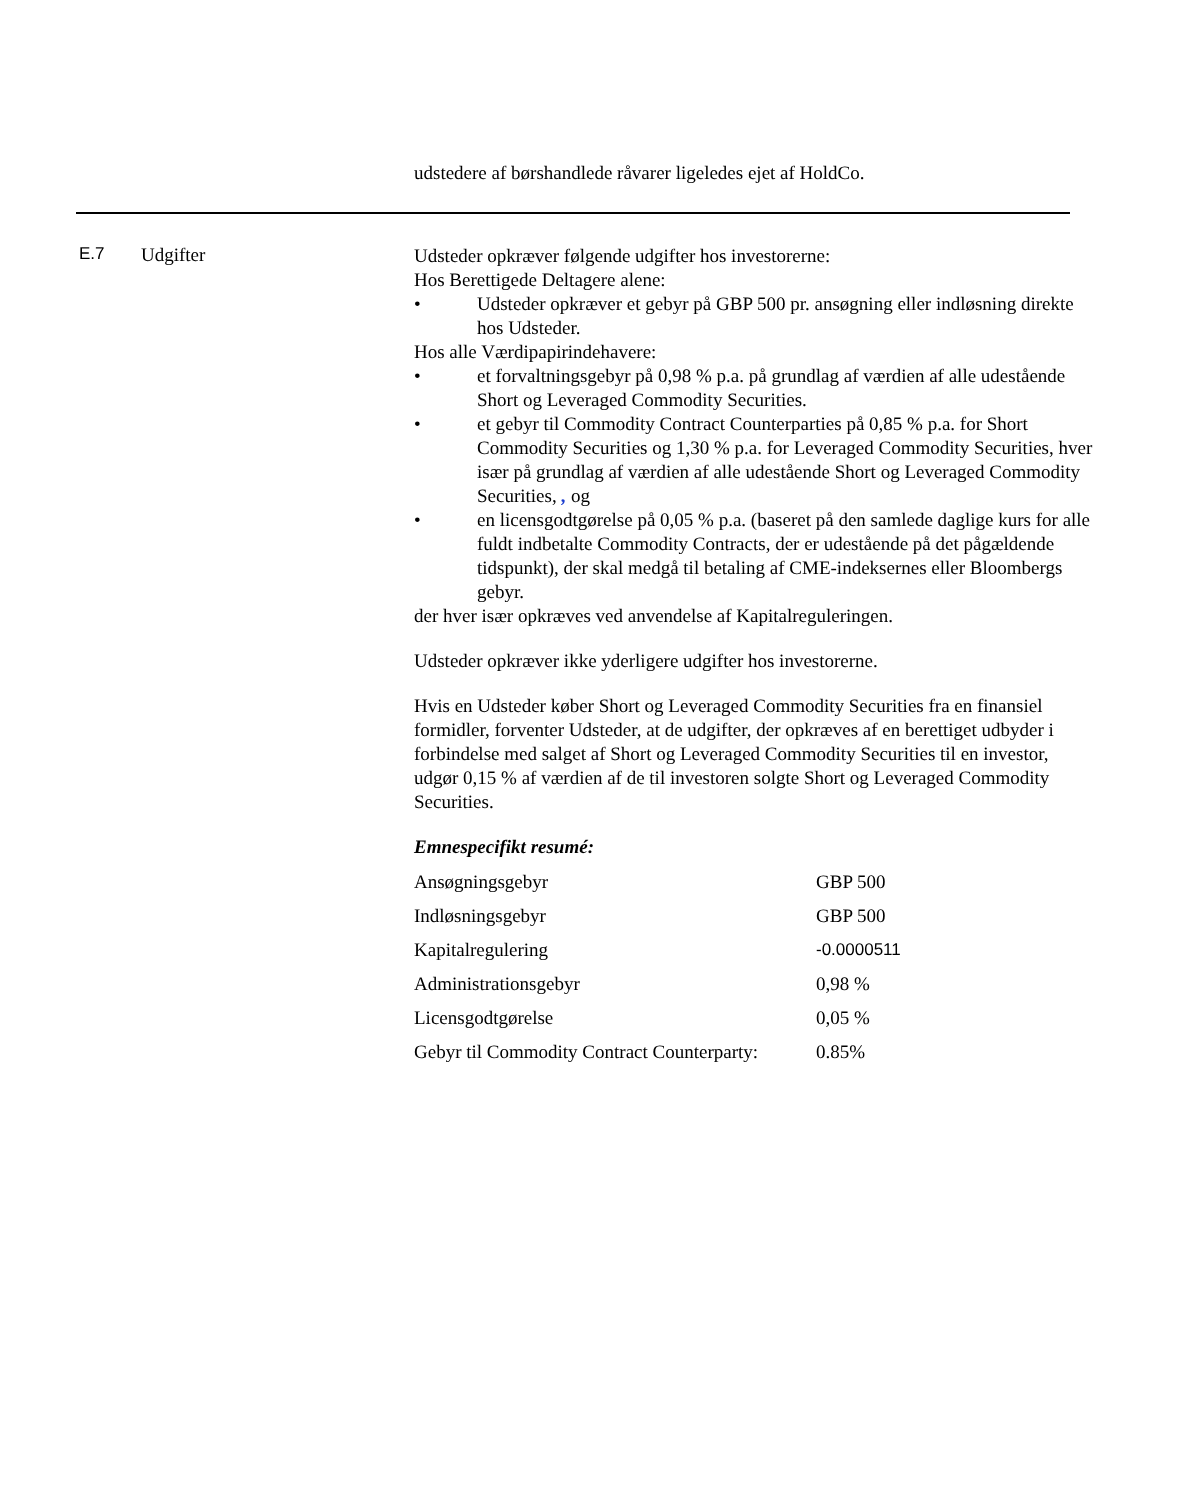udstedere af børshandlede råvarer ligeledes ejet af HoldCo.
E.7 Udgifter
Udsteder opkræver følgende udgifter hos investorerne:
Hos Berettigede Deltagere alene:
• Udsteder opkræver et gebyr på GBP 500 pr. ansøgning eller indløsning direkte hos Udsteder.
Hos alle Værdipapirindehavere:
• et forvaltningsgebyr på 0,98 % p.a. på grundlag af værdien af alle udestående Short og Leveraged Commodity Securities.
• et gebyr til Commodity Contract Counterparties på 0,85 % p.a. for Short Commodity Securities og 1,30 % p.a. for Leveraged Commodity Securities, hver især på grundlag af værdien af alle udestående Short og Leveraged Commodity Securities, , og
• en licensgodtgørelse på 0,05 % p.a. (baseret på den samlede daglige kurs for alle fuldt indbetalte Commodity Contracts, der er udestående på det pågældende tidspunkt), der skal medgå til betaling af CME-indeksernes eller Bloombergs gebyr.
der hver især opkræves ved anvendelse af Kapitalreguleringen.
Udsteder opkræver ikke yderligere udgifter hos investorerne.
Hvis en Udsteder køber Short og Leveraged Commodity Securities fra en finansiel formidler, forventer Udsteder, at de udgifter, der opkræves af en berettiget udbyder i forbindelse med salget af Short og Leveraged Commodity Securities til en investor, udgør 0,15 % af værdien af de til investoren solgte Short og Leveraged Commodity Securities.
Emnespecifikt resumé:
| Ansøgningsgebyr | GBP 500 |
| Indløsningsgebyr | GBP 500 |
| Kapitalregulering | -0.0000511 |
| Administrationsgebyr | 0,98 % |
| Licensgodtgørelse | 0,05 % |
| Gebyr til Commodity Contract Counterparty: | 0.85% |